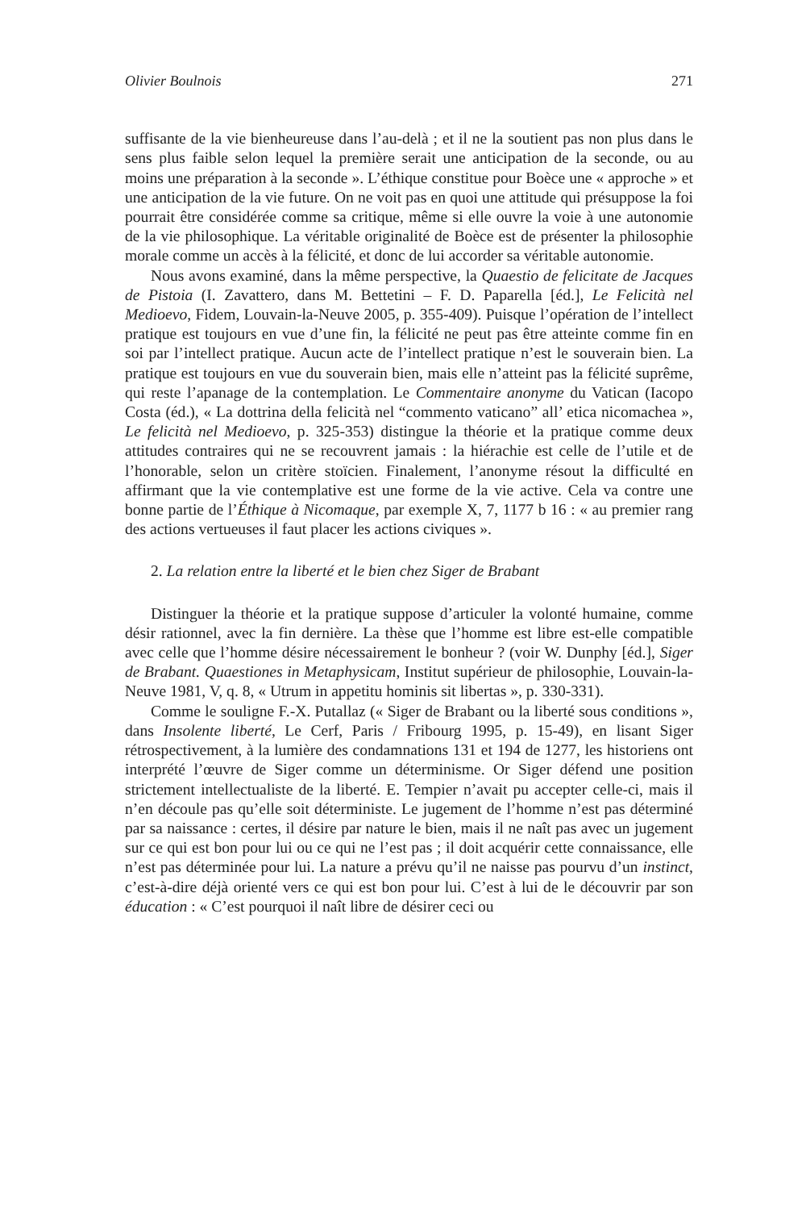Olivier Boulnois 271
suffisante de la vie bienheureuse dans l’au-delà ; et il ne la soutient pas non plus dans le sens plus faible selon lequel la première serait une anticipation de la seconde, ou au moins une préparation à la seconde ». L’éthique constitue pour Boèce une « approche » et une anticipation de la vie future. On ne voit pas en quoi une attitude qui présuppose la foi pourrait être considérée comme sa critique, même si elle ouvre la voie à une autonomie de la vie philosophique. La véritable originalité de Boèce est de présenter la philosophie morale comme un accès à la félicité, et donc de lui accorder sa véritable autonomie.
Nous avons examiné, dans la même perspective, la Quaestio de felicitate de Jacques de Pistoia (I. Zavattero, dans M. Bettetini – F. D. Paparella [éd.], Le Felicità nel Medioevo, Fidem, Louvain-la-Neuve 2005, p. 355-409). Puisque l’opération de l’intellect pratique est toujours en vue d’une fin, la félicité ne peut pas être atteinte comme fin en soi par l’intellect pratique. Aucun acte de l’intellect pratique n’est le souverain bien. La pratique est toujours en vue du souverain bien, mais elle n’atteint pas la félicité suprême, qui reste l’apanage de la contemplation. Le Commentaire anonyme du Vatican (Iacopo Costa (éd.), « La dottrina della felicità nel “commento vaticano” all’ etica nicomachea », Le felicità nel Medioevo, p. 325-353) distingue la théorie et la pratique comme deux attitudes contraires qui ne se recouvrent jamais : la hiérachie est celle de l’utile et de l’honorable, selon un critère stoïcien. Finalement, l’anonyme résout la difficulté en affirmant que la vie contemplative est une forme de la vie active. Cela va contre une bonne partie de l’Éthique à Nicomaque, par exemple X, 7, 1177 b 16 : « au premier rang des actions vertueuses il faut placer les actions civiques ».
2. La relation entre la liberté et le bien chez Siger de Brabant
Distinguer la théorie et la pratique suppose d’articuler la volonté humaine, comme désir rationnel, avec la fin dernière. La thèse que l’homme est libre est-elle compatible avec celle que l’homme désire nécessairement le bonheur ? (voir W. Dunphy [éd.], Siger de Brabant. Quaestiones in Metaphysicam, Institut supérieur de philosophie, Louvain-la-Neuve 1981, V, q. 8, « Utrum in appetitu hominis sit libertas », p. 330-331).
Comme le souligne F.-X. Putallaz (« Siger de Brabant ou la liberté sous conditions », dans Insolente liberté, Le Cerf, Paris / Fribourg 1995, p. 15-49), en lisant Siger rétrospectivement, à la lumière des condamnations 131 et 194 de 1277, les historiens ont interprété l’œuvre de Siger comme un déterminisme. Or Siger défend une position strictement intellectualiste de la liberté. E. Tempier n’avait pu accepter celle-ci, mais il n’en découle pas qu’elle soit déterministe. Le jugement de l’homme n’est pas déterminé par sa naissance : certes, il désire par nature le bien, mais il ne naît pas avec un jugement sur ce qui est bon pour lui ou ce qui ne l’est pas ; il doit acquérir cette connaissance, elle n’est pas déterminée pour lui. La nature a prévu qu’il ne naisse pas pourvu d’un instinct, c’est-à-dire déjà orienté vers ce qui est bon pour lui. C’est à lui de le découvrir par son éducation : « C’est pourquoi il naît libre de désirer ceci ou